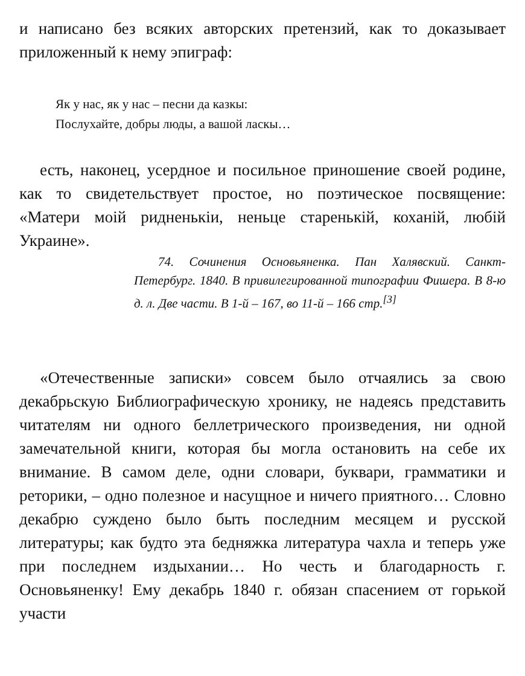и написано без всяких авторских претензий, как то доказывает приложенный к нему эпиграф:
Як у нас, як у нас – песни да казкы:
Послухайте, добры люды, а вашой ласкы…
есть, наконец, усердное и посильное приношение своей родине, как то свидетельствует простое, но поэтическое посвящение: «Матери моій ридненькіи, неньце старенькій, коханій, любій Украине».
74. Сочинения Основьяненка. Пан Халявский. Санкт-Петербург. 1840. В привилегированной типографии Фишера. В 8-ю д. л. Две части. В 1-й – 167, во 11-й – 166 стр.<sup>[3]</sup>
«Отечественные записки» совсем было отчаялись за свою декабрьскую Библиографическую хронику, не надеясь представить читателям ни одного беллетрического произведения, ни одной замечательной книги, которая бы могла остановить на себе их внимание. В самом деле, одни словари, буквари, грамматики и реторики, – одно полезное и насущное и ничего приятного… Словно декабрю суждено было быть последним месяцем и русской литературы; как будто эта бедняжка литература чахла и теперь уже при последнем издыхании… Но честь и благодарность г. Основьяненку! Ему декабрь 1840 г. обязан спасением от горькой участи